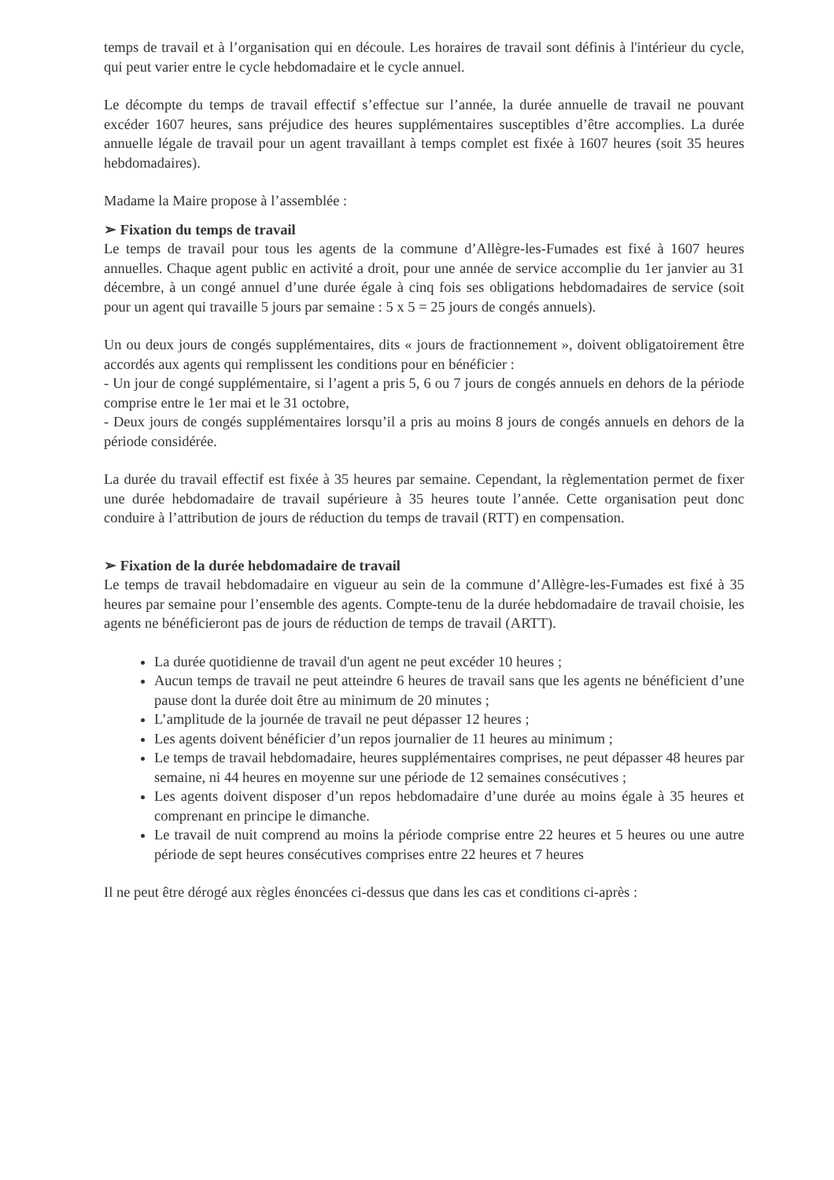temps de travail et à l’organisation qui en découle. Les horaires de travail sont définis à l'intérieur du cycle, qui peut varier entre le cycle hebdomadaire et le cycle annuel.
Le décompte du temps de travail effectif s’effectue sur l’année, la durée annuelle de travail ne pouvant excéder 1607 heures, sans préjudice des heures supplémentaires susceptibles d’être accomplies. La durée annuelle légale de travail pour un agent travaillant à temps complet est fixée à 1607 heures (soit 35 heures hebdomadaires).
Madame la Maire propose à l’assemblée :
➢ Fixation du temps de travail
Le temps de travail pour tous les agents de la commune d’Allègre-les-Fumades est fixé à 1607 heures annuelles. Chaque agent public en activité a droit, pour une année de service accomplie du 1er janvier au 31 décembre, à un congé annuel d’une durée égale à cinq fois ses obligations hebdomadaires de service (soit pour un agent qui travaille 5 jours par semaine : 5 x 5 = 25 jours de congés annuels).
Un ou deux jours de congés supplémentaires, dits « jours de fractionnement », doivent obligatoirement être accordés aux agents qui remplissent les conditions pour en bénéficier :
- Un jour de congé supplémentaire, si l’agent a pris 5, 6 ou 7 jours de congés annuels en dehors de la période comprise entre le 1er mai et le 31 octobre,
- Deux jours de congés supplémentaires lorsqu’il a pris au moins 8 jours de congés annuels en dehors de la période considérée.
La durée du travail effectif est fixée à 35 heures par semaine. Cependant, la règlementation permet de fixer une durée hebdomadaire de travail supérieure à 35 heures toute l’année. Cette organisation peut donc conduire à l’attribution de jours de réduction du temps de travail (RTT) en compensation.
➢ Fixation de la durée hebdomadaire de travail
Le temps de travail hebdomadaire en vigueur au sein de la commune d’Allègre-les-Fumades est fixé à 35 heures par semaine pour l’ensemble des agents. Compte-tenu de la durée hebdomadaire de travail choisie, les agents ne bénéficieront pas de jours de réduction de temps de travail (ARTT).
La durée quotidienne de travail d'un agent ne peut excéder 10 heures ;
Aucun temps de travail ne peut atteindre 6 heures de travail sans que les agents ne bénéficient d’une pause dont la durée doit être au minimum de 20 minutes ;
L’amplitude de la journée de travail ne peut dépasser 12 heures ;
Les agents doivent bénéficier d’un repos journalier de 11 heures au minimum ;
Le temps de travail hebdomadaire, heures supplémentaires comprises, ne peut dépasser 48 heures par semaine, ni 44 heures en moyenne sur une période de 12 semaines consécutives ;
Les agents doivent disposer d’un repos hebdomadaire d’une durée au moins égale à 35 heures et comprenant en principe le dimanche.
Le travail de nuit comprend au moins la période comprise entre 22 heures et 5 heures ou une autre période de sept heures consécutives comprises entre 22 heures et 7 heures
Il ne peut être dérogé aux règles énoncées ci-dessus que dans les cas et conditions ci-après :